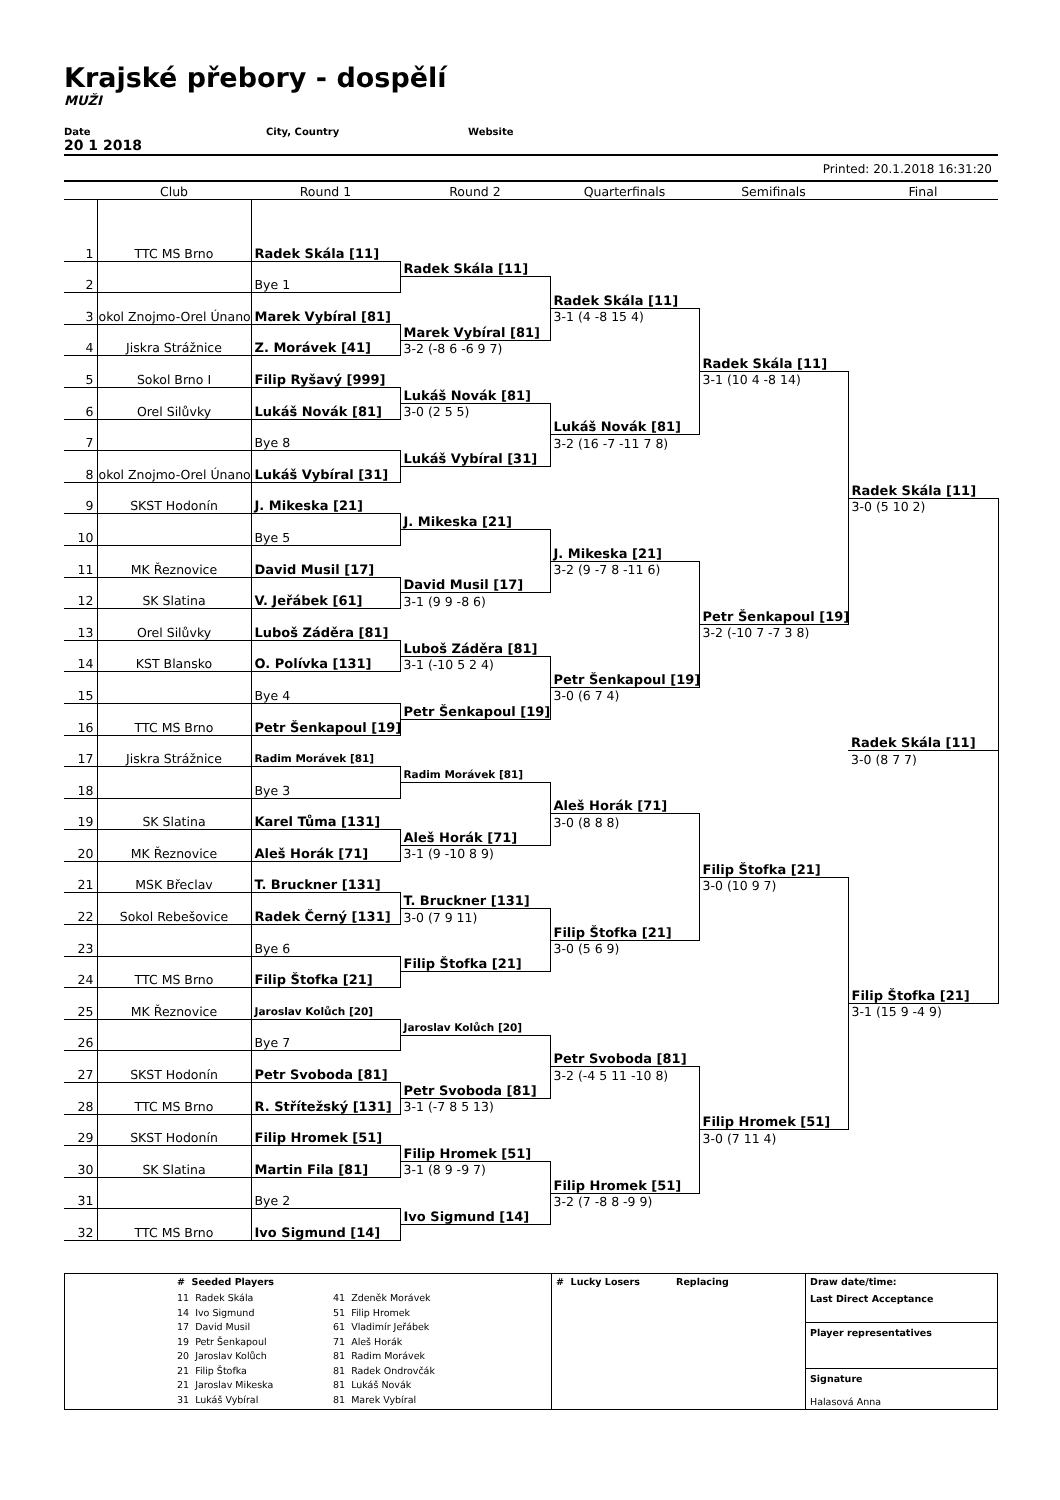Krajské přebory - dospělí
MUŽI
Date City, Country Website
20 1 2018
Printed: 20.1.2018 16:31:20
| | Club | Round 1 | Round 2 | Quarterfinals | Semifinals | Final |
| --- | --- | --- | --- | --- | --- | --- |
| 1 | TTC MS Brno | Radek Skála [11] | | | | |
| | | | Radek Skála [11] | | | |
| 2 | | Bye 1 | | | | |
| | | | | Radek Skála [11] | | |
| 3 | okol Znojmo-Orel Únano | Marek Vybíral [81] | | 3-1 (4 -8 15 4) | | |
| | | | Marek Vybíral [81] | | | |
| 4 | Jiskra Strážnice | Z. Morávek [41] | 3-2 (-8 6 -6 9 7) | | | |
| | | | | | Radek Skála [11] | |
| 5 | Sokol Brno I | Filip Ryšavý [999] | | | 3-1 (10 4 -8 14) | |
| | | | Lukáš Novák [81] | | | |
| 6 | Orel Silůvky | Lukáš Novák [81] | 3-0 (2 5 5) | | | |
| | | | | Lukáš Novák [81] | | |
| 7 | | Bye 8 | | 3-2 (16 -7 -11 7 8) | | |
| | | | Lukáš Vybíral [31] | | | |
| 8 | okol Znojmo-Orel Únano | Lukáš Vybíral [31] | | | | |
| | | | | | | Radek Skála [11] |
| 9 | SKST Hodonín | J. Mikeska [21] | | | | 3-0 (5 10 2) |
| | | | J. Mikeska [21] | | | |
| 10 | | Bye 5 | | | | |
| | | | | J. Mikeska [21] | | |
| 11 | MK Řeznovice | David Musil [17] | | 3-2 (9 -7 8 -11 6) | | |
| | | | David Musil [17] | | | |
| 12 | SK Slatina | V. Jeřábek [61] | 3-1 (9 9 -8 6) | | | |
| | | | | | Petr Šenkapoul [19] | |
| 13 | Orel Silůvky | Luboš Záděra [81] | | | 3-2 (-10 7 -7 3 8) | |
| | | | Luboš Záděra [81] | | | |
| 14 | KST Blansko | O. Polívka [131] | 3-1 (-10 5 2 4) | | | |
| | | | | Petr Šenkapoul [19] | | |
| 15 | | Bye 4 | | 3-0 (6 7 4) | | |
| | | | Petr Šenkapoul [19] | | | |
| 16 | TTC MS Brno | Petr Šenkapoul [19] | | | | |
| | | | | | | Radek Skála [11] |
| 17 | Jiskra Strážnice | Radim Morávek [81] | | | | 3-0 (8 7 7) |
| | | | Radim Morávek [81] | | | |
| 18 | | Bye 3 | | | | |
| | | | | Aleš Horák [71] | | |
| 19 | SK Slatina | Karel Tůma [131] | | 3-0 (8 8 8) | | |
| | | | Aleš Horák [71] | | | |
| 20 | MK Řeznovice | Aleš Horák [71] | 3-1 (9 -10 8 9) | | | |
| | | | | | Filip Štofka [21] | |
| 21 | MSK Břeclav | T. Bruckner [131] | | | 3-0 (10 9 7) | |
| | | | T. Bruckner [131] | | | |
| 22 | Sokol Rebešovice | Radek Černý [131] | 3-0 (7 9 11) | | | |
| | | | | Filip Štofka [21] | | |
| 23 | | Bye 6 | | 3-0 (5 6 9) | | |
| | | | Filip Štofka [21] | | | |
| 24 | TTC MS Brno | Filip Štofka [21] | | | | |
| | | | | | | Filip Štofka [21] |
| 25 | MK Řeznovice | Jaroslav Kolůch [20] | | | | 3-1 (15 9 -4 9) |
| | | | Jaroslav Kolůch [20] | | | |
| 26 | | Bye 7 | | | | |
| | | | | Petr Svoboda [81] | | |
| 27 | SKST Hodonín | Petr Svoboda [81] | | 3-2 (-4 5 11 -10 8) | | |
| | | | Petr Svoboda [81] | | | |
| 28 | TTC MS Brno | R. Střítežský [131] | 3-1 (-7 8 5 13) | | | |
| | | | | | Filip Hromek [51] | |
| 29 | SKST Hodonín | Filip Hromek [51] | | | 3-0 (7 11 4) | |
| | | | Filip Hromek [51] | | | |
| 30 | SK Slatina | Martin Fila [81] | 3-1 (8 9 -9 7) | | | |
| | | | | Filip Hromek [51] | | |
| 31 | | Bye 2 | | 3-2 (7 -8 8 -9 9) | | |
| | | | Ivo Sigmund [14] | | | |
| 32 | TTC MS Brno | Ivo Sigmund [14] | | | | |
| | # Seeded Players 11 Radek Skála 14 Ivo Sigmund 17 David Musil 19 Petr Šenkapoul 20 Jaroslav Kolůch 21 Filip Štofka 21 Jaroslav Mikeska 31 Lukáš Vybíral 41 Zdeněk Morávek 51 Filip Hromek 61 Vladimír Jeřábek 71 Aleš Horák 81 Radim Morávek 81 Radek Ondrovčák 81 Lukáš Novák 81 Marek Vybíral | # Lucky Losers Replacing | Draw date/time: Last Direct Acceptance Player representatives Signature Halasová Anna |